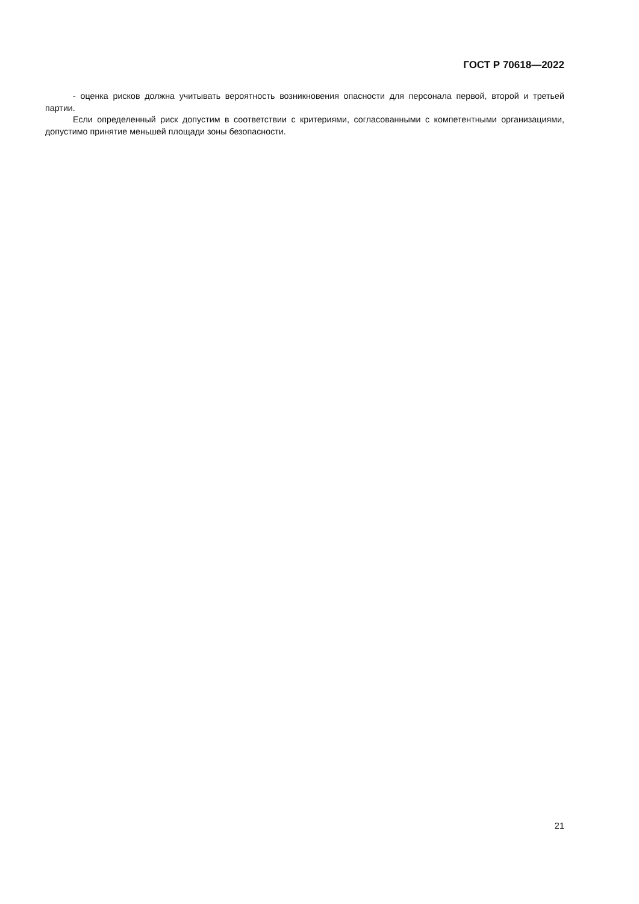ГОСТ Р 70618—2022
- оценка рисков должна учитывать вероятность возникновения опасности для персонала первой, второй и третьей партии.
Если определенный риск допустим в соответствии с критериями, согласованными с компетентными организациями, допустимо принятие меньшей площади зоны безопасности.
21